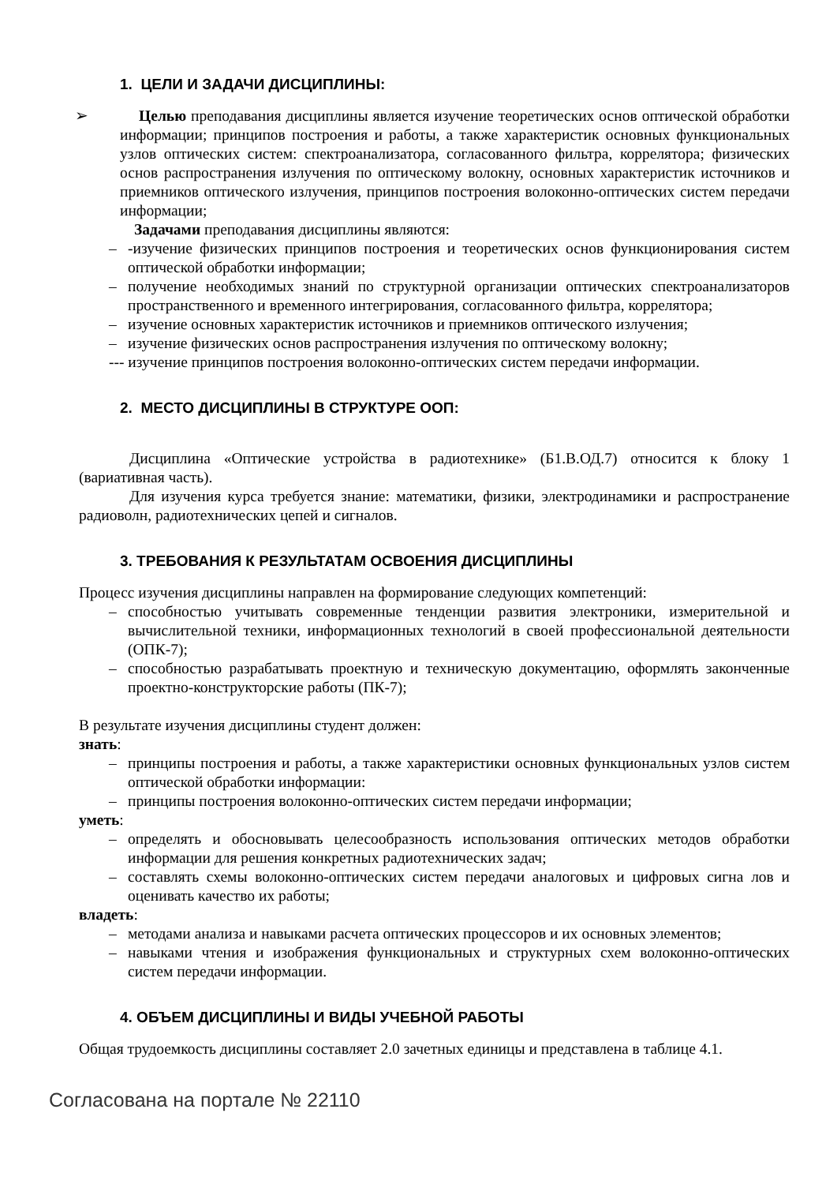1. ЦЕЛИ И ЗАДАЧИ ДИСЦИПЛИНЫ:
➢ Целью преподавания дисциплины является изучение теоретических основ оптической обработки информации; принципов построения и работы, а также характеристик основных функциональных узлов оптических систем: спектроанализатора, согласованного фильтра, коррелятора; физических основ распространения излучения по оптическому волокну, основных характеристик источников и приемников оптического излучения, принципов построения волоконно-оптических систем передачи информации;
Задачами преподавания дисциплины являются:
– -изучение физических принципов построения и теоретических основ функционирования систем оптической обработки информации;
– получение необходимых знаний по структурной организации оптических спектроанализаторов пространственного и временного интегрирования, согласованного фильтра, коррелятора;
– изучение основных характеристик источников и приемников оптического излучения;
– изучение физических основ распространения излучения по оптическому волокну;
--- изучение принципов построения волоконно-оптических систем передачи информации.
2. МЕСТО ДИСЦИПЛИНЫ В СТРУКТУРЕ ООП:
Дисциплина «Оптические устройства в радиотехнике» (Б1.В.ОД.7) относится к блоку 1 (вариативная часть).
Для изучения курса требуется знание: математики, физики, электродинамики и распространение радиоволн, радиотехнических цепей и сигналов.
3. ТРЕБОВАНИЯ К РЕЗУЛЬТАТАМ ОСВОЕНИЯ ДИСЦИПЛИНЫ
Процесс изучения дисциплины направлен на формирование следующих компетенций:
– способностью учитывать современные тенденции развития электроники, измерительной и вычислительной техники, информационных технологий в своей профессиональной деятельности (ОПК-7);
– способностью разрабатывать проектную и техническую документацию, оформлять законченные проектно-конструкторские работы (ПК-7);
В результате изучения дисциплины студент должен:
знать:
– принципы построения и работы, а также характеристики основных функциональных узлов систем оптической обработки информации:
– принципы построения волоконно-оптических систем передачи информации;
уметь:
– определять и обосновывать целесообразность использования оптических методов обработки информации для решения конкретных радиотехнических задач;
– составлять схемы волоконно-оптических систем передачи аналоговых и цифровых сигна лов и оценивать качество их работы;
владеть:
– методами анализа и навыками расчета оптических процессоров и их основных элементов;
– навыками чтения и изображения функциональных и структурных схем волоконно-оптических систем передачи информации.
4. ОБЪЕМ ДИСЦИПЛИНЫ И ВИДЫ УЧЕБНОЙ РАБОТЫ
Общая трудоемкость дисциплины составляет 2.0 зачетных единицы и представлена в таблице 4.1.
Согласована на портале № 22110